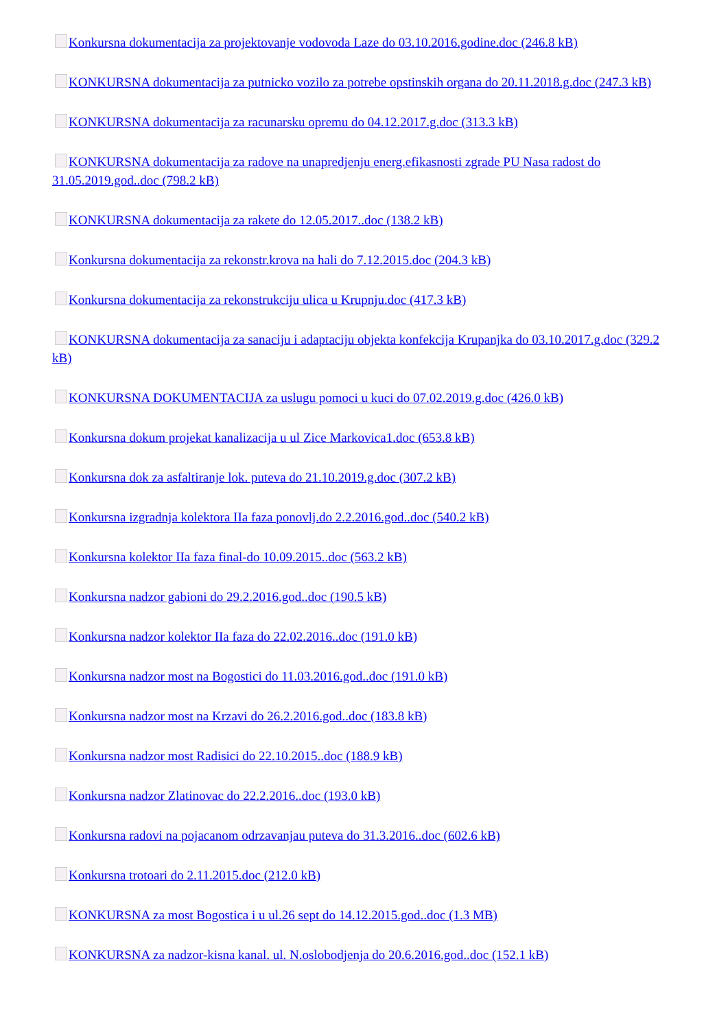Konkursna dokumentacija za projektovanje vodovoda Laze do 03.10.2016.godine.doc (246.8 kB)
KONKURSNA dokumentacija za putnicko vozilo za potrebe opstinskih organa do 20.11.2018.g.doc (247.3 kB)
KONKURSNA dokumentacija za racunarsku opremu do 04.12.2017.g.doc (313.3 kB)
KONKURSNA dokumentacija za radove na unapredjenju energ.efikasnosti zgrade PU Nasa radost do 31.05.2019.god..doc (798.2 kB)
KONKURSNA dokumentacija za rakete do 12.05.2017..doc (138.2 kB)
Konkursna dokumentacija za rekonstr.krova na hali do 7.12.2015.doc (204.3 kB)
Konkursna dokumentacija za rekonstrukciju ulica u Krupnju.doc (417.3 kB)
KONKURSNA dokumentacija za sanaciju i adaptaciju objekta konfekcija Krupanjka do 03.10.2017.g.doc (329.2 kB)
KONKURSNA DOKUMENTACIJA za uslugu pomoci u kuci do 07.02.2019.g.doc (426.0 kB)
Konkursna dokum projekat kanalizacija u ul Zice Markovica1.doc (653.8 kB)
Konkursna dok za asfaltiranje lok. puteva do 21.10.2019.g.doc (307.2 kB)
Konkursna izgradnja kolektora IIa faza ponovlj.do 2.2.2016.god..doc (540.2 kB)
Konkursna kolektor IIa faza final-do 10.09.2015..doc (563.2 kB)
Konkursna nadzor gabioni do 29.2.2016.god..doc (190.5 kB)
Konkursna nadzor kolektor IIa faza do 22.02.2016..doc (191.0 kB)
Konkursna nadzor most na Bogostici do 11.03.2016.god..doc (191.0 kB)
Konkursna nadzor most na Krzavi do 26.2.2016.god..doc (183.8 kB)
Konkursna nadzor most Radisici do 22.10.2015..doc (188.9 kB)
Konkursna nadzor Zlatinovac do 22.2.2016..doc (193.0 kB)
Konkursna radovi na pojacanom odrzavanjau puteva do 31.3.2016..doc (602.6 kB)
Konkursna trotoari do 2.11.2015.doc (212.0 kB)
KONKURSNA za most Bogostica i u ul.26 sept do 14.12.2015.god..doc (1.3 MB)
KONKURSNA za nadzor-kisna kanal. ul. N.oslobodjenja do 20.6.2016.god..doc (152.1 kB)